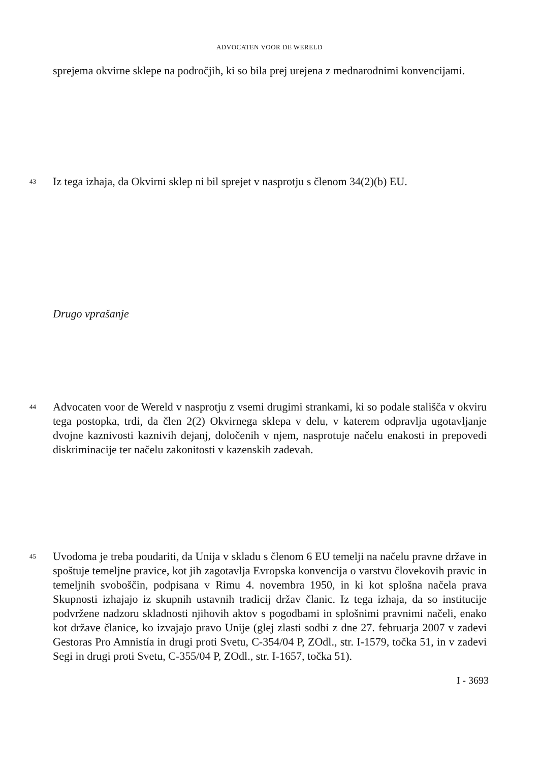ADVOCATEN VOOR DE WERELD
sprejema okvirne sklepe na področjih, ki so bila prej urejena z mednarodnimi konvencijami.
43
Iz tega izhaja, da Okvirni sklep ni bil sprejet v nasprotju s členom 34(2)(b) EU.
Drugo vprašanje
44
Advocaten voor de Wereld v nasprotju z vsemi drugimi strankami, ki so podale stališča v okviru tega postopka, trdi, da člen 2(2) Okvirnega sklepa v delu, v katerem odpravlja ugotavljanje dvojne kaznivosti kaznivih dejanj, določenih v njem, nasprotuje načelu enakosti in prepovedi diskriminacije ter načelu zakonitosti v kazenskih zadevah.
45
Uvodoma je treba poudariti, da Unija v skladu s členom 6 EU temelji na načelu pravne države in spoštuje temeljne pravice, kot jih zagotavlja Evropska konvencija o varstvu človekovih pravic in temeljnih svoboščin, podpisana v Rimu 4. novembra 1950, in ki kot splošna načela prava Skupnosti izhajajo iz skupnih ustavnih tradicij držav članic. Iz tega izhaja, da so institucije podvržene nadzoru skladnosti njihovih aktov s pogodbami in splošnimi pravnimi načeli, enako kot države članice, ko izvajajo pravo Unije (glej zlasti sodbi z dne 27. februarja 2007 v zadevi Gestoras Pro Amnistía in drugi proti Svetu, C-354/04 P, ZOdl., str. I-1579, točka 51, in v zadevi Segi in drugi proti Svetu, C-355/04 P, ZOdl., str. I-1657, točka 51).
I - 3693